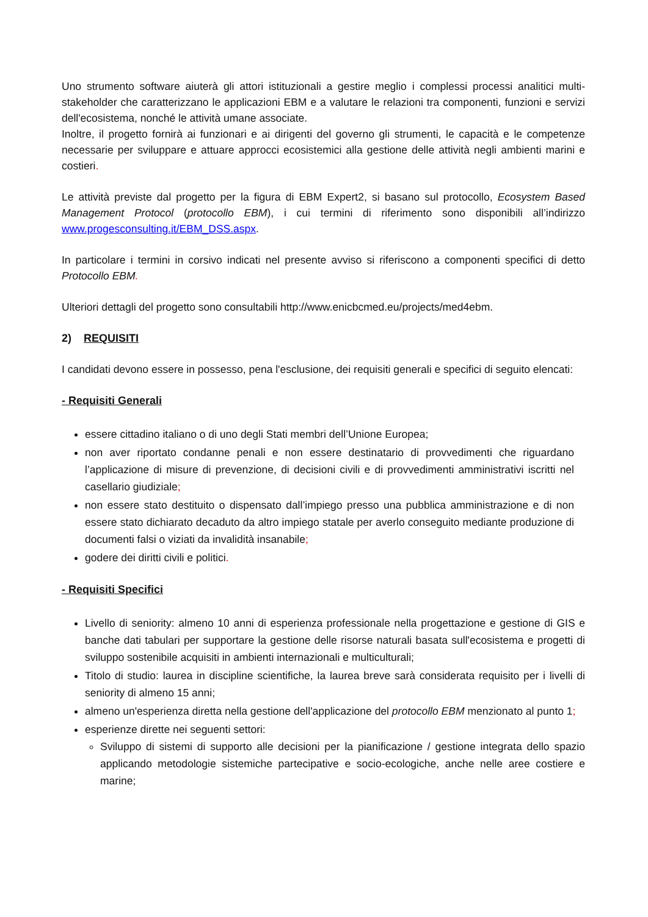Uno strumento software aiuterà gli attori istituzionali a gestire meglio i complessi processi analitici multi-stakeholder che caratterizzano le applicazioni EBM e a valutare le relazioni tra componenti, funzioni e servizi dell'ecosistema, nonché le attività umane associate.
Inoltre, il progetto fornirà ai funzionari e ai dirigenti del governo gli strumenti, le capacità e le competenze necessarie per sviluppare e attuare approcci ecosistemici alla gestione delle attività negli ambienti marini e costieri.
Le attività previste dal progetto per la figura di EBM Expert2, si basano sul protocollo, Ecosystem Based Management Protocol (protocollo EBM), i cui termini di riferimento sono disponibili all’indirizzo www.progesconsulting.it/EBM_DSS.aspx.
In particolare i termini in corsivo indicati nel presente avviso si riferiscono a componenti specifici di detto Protocollo EBM.
Ulteriori dettagli del progetto sono consultabili http://www.enicbcmed.eu/projects/med4ebm.
2) REQUISITI
I candidati devono essere in possesso, pena l'esclusione, dei requisiti generali e specifici di seguito elencati:
- Requisiti Generali
essere cittadino italiano o di uno degli Stati membri dell’Unione Europea;
non aver riportato condanne penali e non essere destinatario di provvedimenti che riguardano l’applicazione di misure di prevenzione, di decisioni civili e di provvedimenti amministrativi iscritti nel casellario giudiziale;
non essere stato destituito o dispensato dall’impiego presso una pubblica amministrazione e di non essere stato dichiarato decaduto da altro impiego statale per averlo conseguito mediante produzione di documenti falsi o viziati da invalidità insanabile;
godere dei diritti civili e politici.
- Requisiti Specifici
Livello di seniority: almeno 10 anni di esperienza professionale nella progettazione e gestione di GIS e banche dati tabulari per supportare la gestione delle risorse naturali basata sull'ecosistema e progetti di sviluppo sostenibile acquisiti in ambienti internazionali e multiculturali;
Titolo di studio: laurea in discipline scientifiche, la laurea breve sarà considerata requisito per i livelli di seniority di almeno 15 anni;
almeno un'esperienza diretta nella gestione dell'applicazione del protocollo EBM menzionato al punto 1;
esperienze dirette nei seguenti settori:
Sviluppo di sistemi di supporto alle decisioni per la pianificazione / gestione integrata dello spazio applicando metodologie sistemiche partecipative e socio-ecologiche, anche nelle aree costiere e marine;